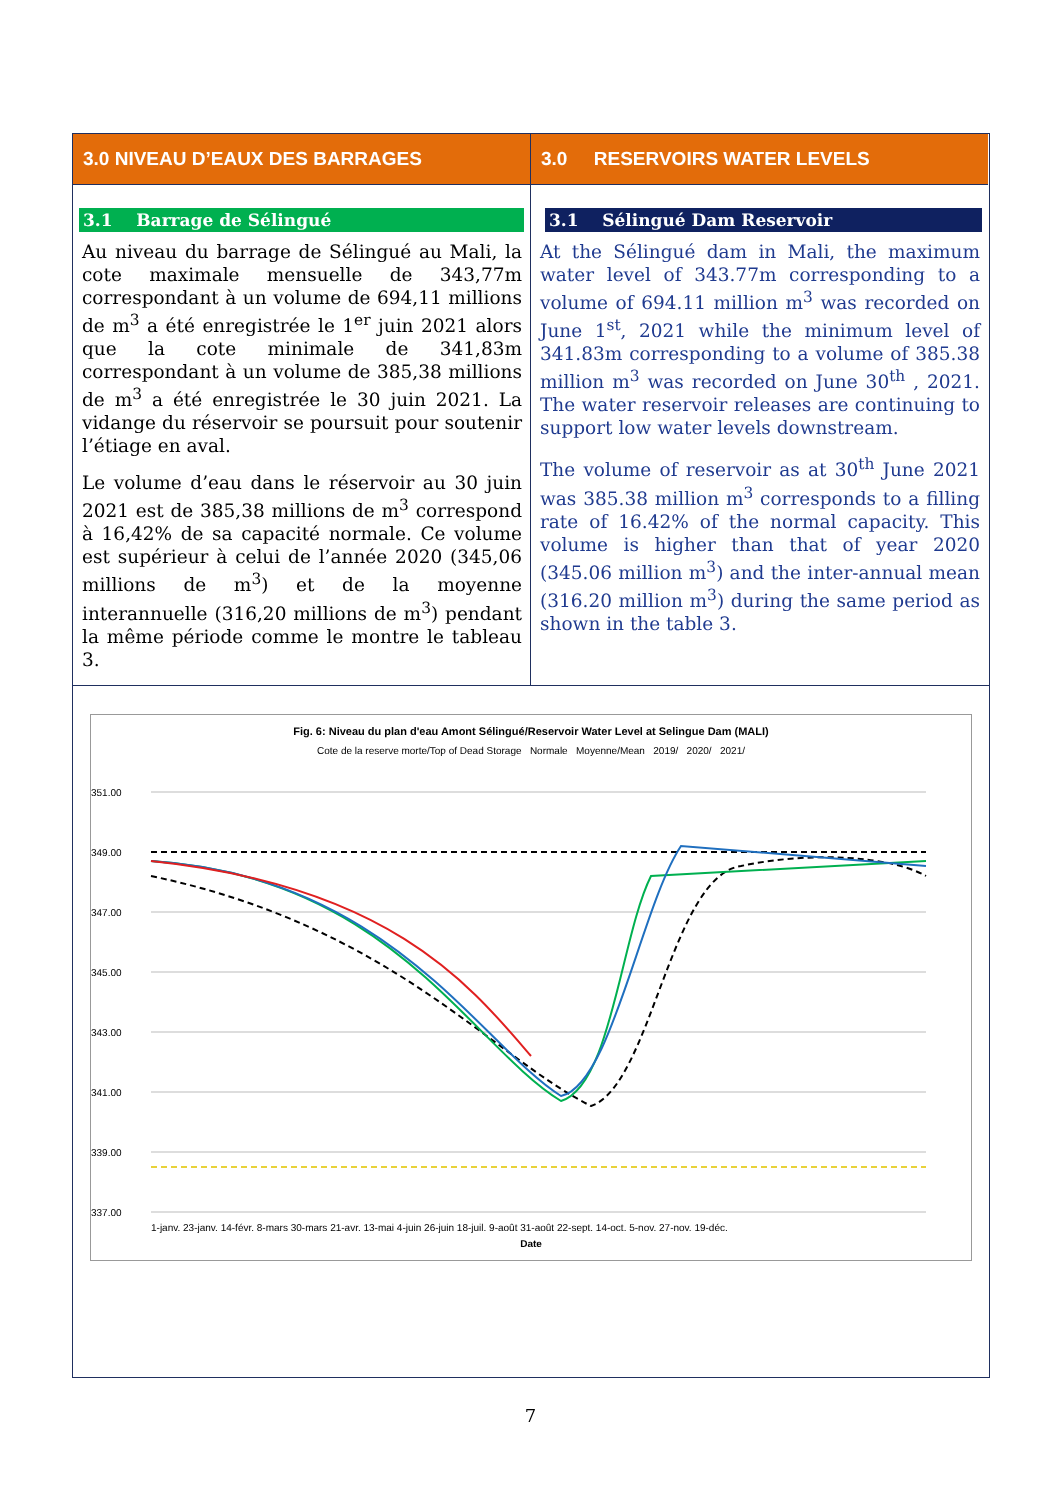3.0 NIVEAU D’EAUX DES BARRAGES
3.1 Barrage de Sélingué
Au niveau du barrage de Sélingué au Mali, la cote maximale mensuelle de 343,77m correspondant à un volume de 694,11 millions de m<sup>3</sup> a été enregistrée le 1<sup>er</sup> juin 2021 alors que la cote minimale de 341,83m correspondant à un volume de 385,38 millions de m<sup>3</sup> a été enregistrée le 30 juin 2021. La vidange du réservoir se poursuit pour soutenir l’étiage en aval.
Le volume d’eau dans le réservoir au 30 juin 2021 est de 385,38 millions de m<sup>3</sup> correspond à 16,42% de sa capacité normale. Ce volume est supérieur à celui de l’année 2020 (345,06 millions de m<sup>3</sup>) et de la moyenne interannuelle (316,20 millions de m<sup>3</sup>) pendant la même période comme le montre le tableau 3.
3.0 RESERVOIRS WATER LEVELS
3.1 Sélingué Dam Reservoir
At the Sélingué dam in Mali, the maximum water level of 343.77m corresponding to a volume of 694.11 million m<sup>3</sup> was recorded on June 1<sup>st</sup>, 2021 while the minimum level of 341.83m corresponding to a volume of 385.38 million m<sup>3</sup> was recorded on June 30<sup>th</sup> , 2021. The water reservoir releases are continuing to support low water levels downstream.
The volume of reservoir as at 30<sup>th</sup> June 2021 was 385.38 million m<sup>3</sup> corresponds to a filling rate of 16.42% of the normal capacity. This volume is higher than that of year 2020 (345.06 million m<sup>3</sup>) and the inter-annual mean (316.20 million m<sup>3</sup>) during the same period as shown in the table 3.
Fig. 6: Niveau du plan d'eau Amont Sélingué/Reservoir Water Level at Selingue Dam (MALI)
Cote de la reserve morte/Top of Dead Storage Normale Moyenne/Mean 2019/ 2020/ 2021/
351.00
349.00
347.00
345.00
343.00
341.00
339.00
337.00
1-janv. 23-janv. 14-févr. 8-mars 30-mars 21-avr. 13-mai 4-juin 26-juin 18-juil. 9-août 31-août 22-sept. 14-oct. 5-nov. 27-nov. 19-déc.
Date
Niveau d'eau /Water level (m)
7